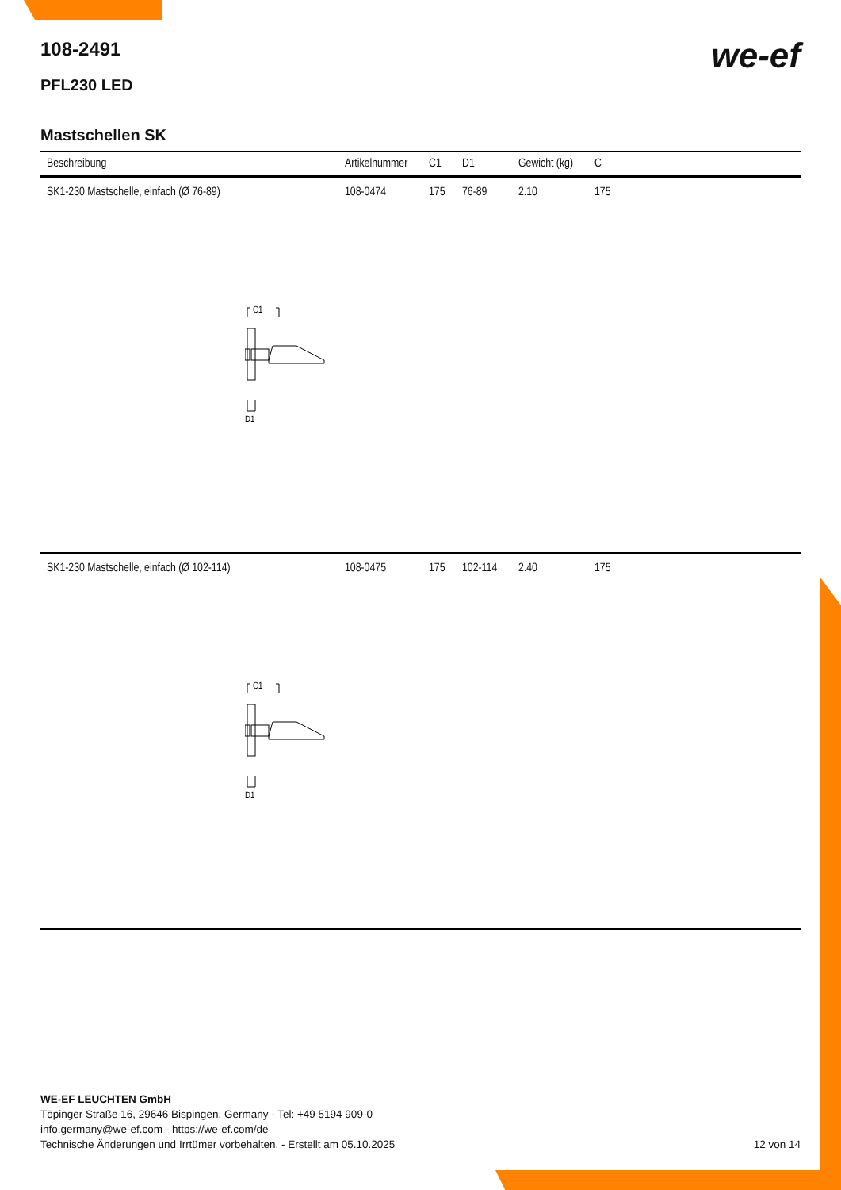108-2491
PFL230 LED
we-ef
Mastschellen SK
| Beschreibung | Artikelnummer | C1 | D1 | Gewicht (kg) | C |
| --- | --- | --- | --- | --- | --- |
| SK1-230 Mastschelle, einfach (Ø 76-89) C1 D1 | 108-0474 | 175 | 76-89 | 2.10 | 175 |
| SK1-230 Mastschelle, einfach (Ø 102-114) C1 D1 | 108-0475 | 175 | 102-114 | 2.40 | 175 |
WE-EF LEUCHTEN GmbH
Töpinger Straße 16, 29646 Bispingen, Germany - Tel: +49 5194 909-0
info.germany@we-ef.com - https://we-ef.com/de
Technische Änderungen und Irrtümer vorbehalten. - Erstellt am 05.10.2025
12 von 14